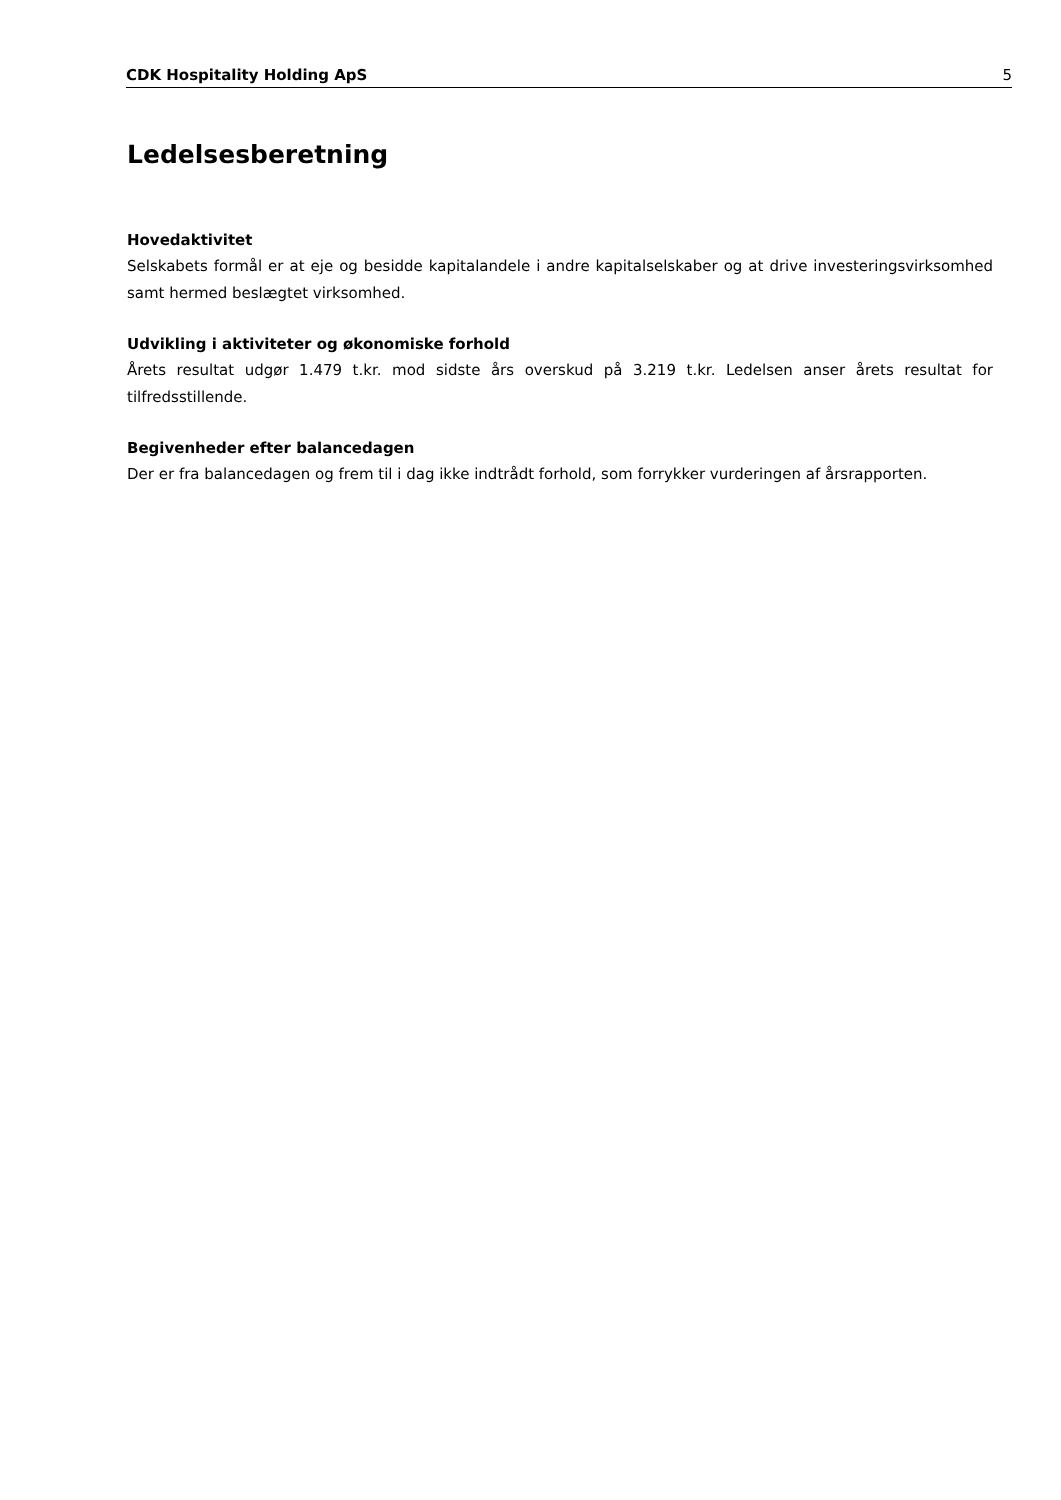CDK Hospitality Holding ApS 5
Ledelsesberetning
Hovedaktivitet
Selskabets formål er at eje og besidde kapitalandele i andre kapitalselskaber og at drive investeringsvirk­somhed samt hermed beslægtet virksomhed.
Udvikling i aktiviteter og økonomiske forhold
Årets resultat udgør 1.479 t.kr. mod sidste års overskud på 3.219 t.kr. Ledelsen anser årets resultat for tilfredsstillende.
Begivenheder efter balancedagen
Der er fra balancedagen og frem til i dag ikke indtrådt forhold, som forrykker vurderingen af årsrapporten.